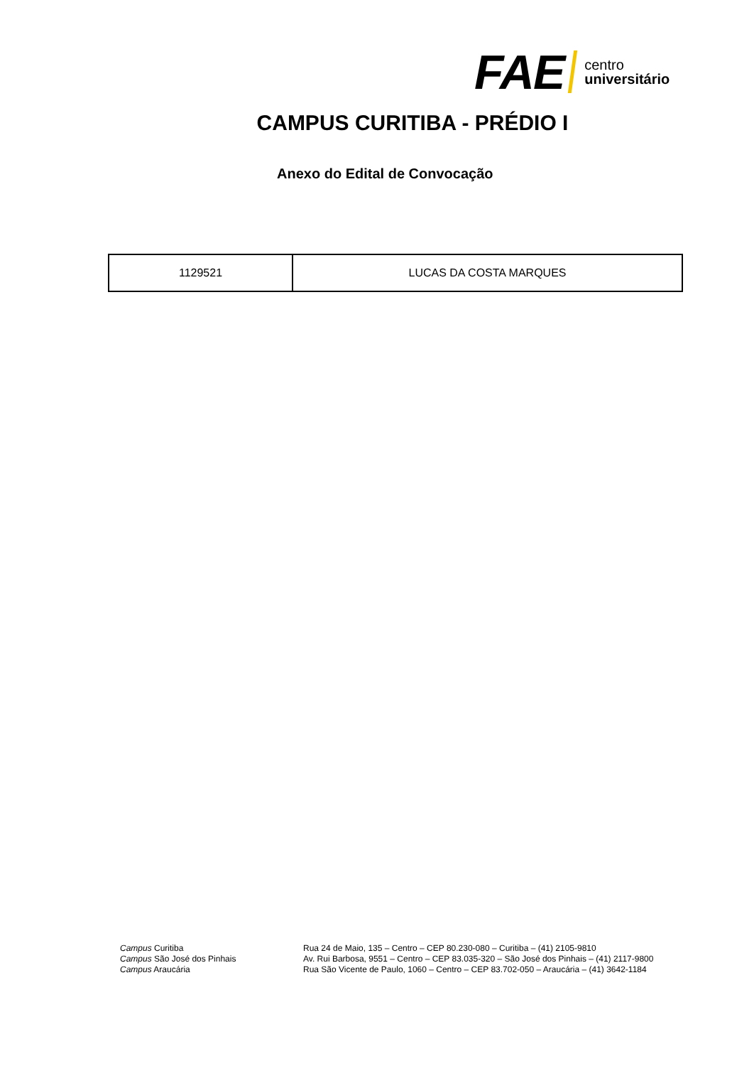FAE centro
universitário
CAMPUS CURITIBA - PRÉDIO I
Anexo do Edital de Convocação
| 1129521 | LUCAS DA COSTA MARQUES |
Campus Curitiba
Campus São José dos Pinhais
Campus Araucária
Rua 24 de Maio, 135 – Centro – CEP 80.230-080 – Curitiba – (41) 2105-9810
Av. Rui Barbosa, 9551 – Centro – CEP 83.035-320 – São José dos Pinhais – (41) 2117-9800
Rua São Vicente de Paulo, 1060 – Centro – CEP 83.702-050 – Araucária – (41) 3642-1184